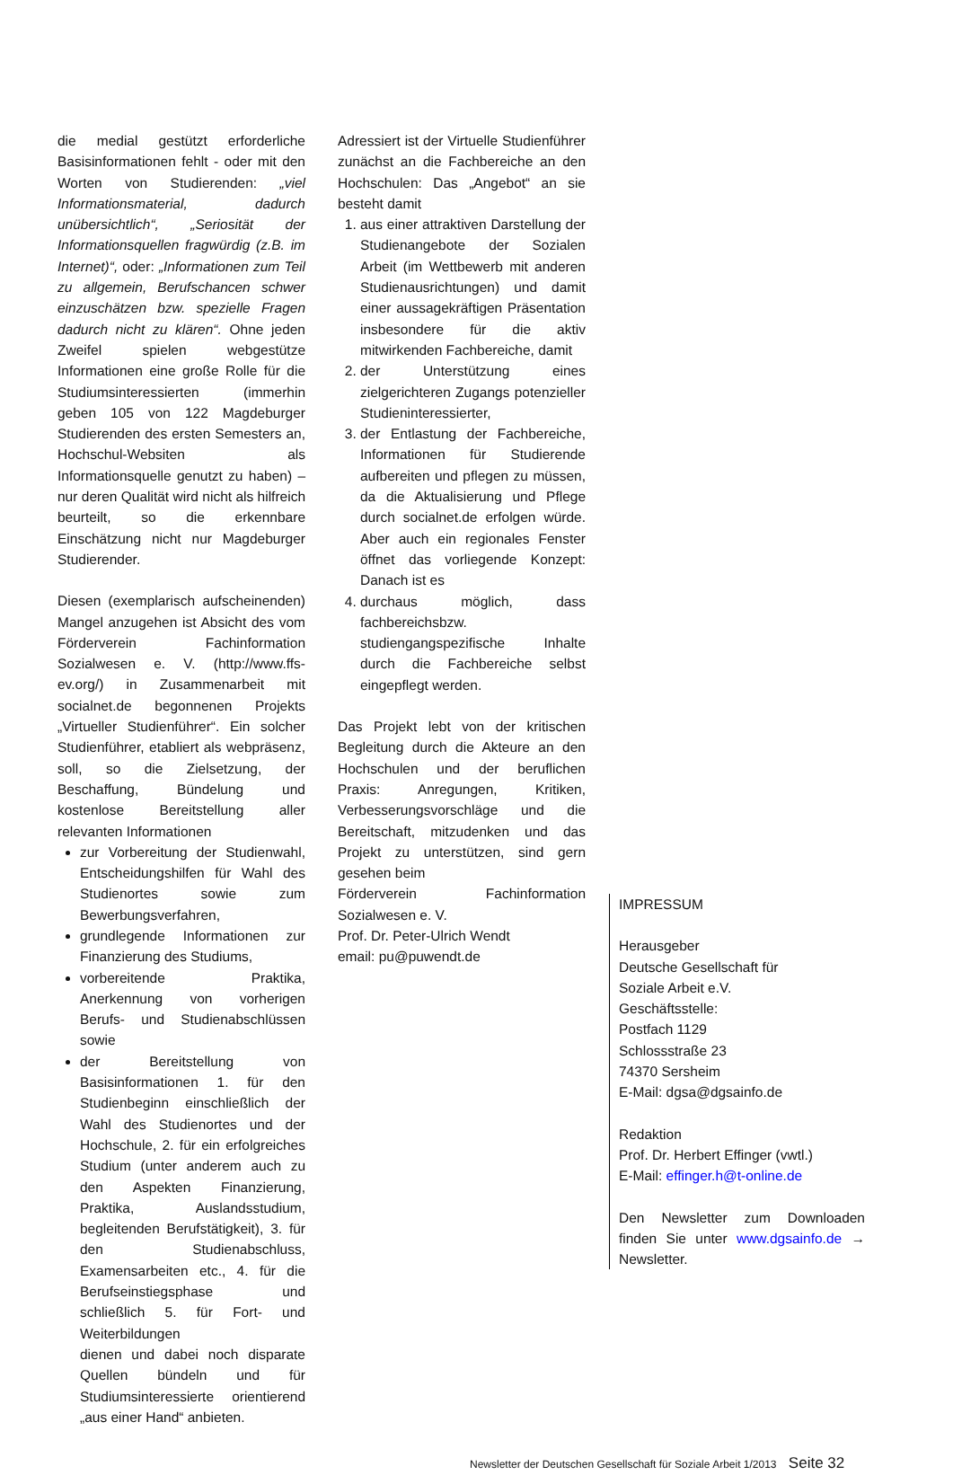die medial gestützt erforderliche Basisinformationen fehlt - oder mit den Worten von Studierenden: „viel Informationsmaterial, dadurch unübersichtlich“, „Seriosität der Informationsquellen fragwürdig (z.B. im Internet)“, oder: „Informationen zum Teil zu allgemein, Berufschancen schwer einzuschätzen bzw. spezielle Fragen dadurch nicht zu klären“. Ohne jeden Zweifel spielen webgestütze Informationen eine große Rolle für die Studiumsinteressierten (immerhin geben 105 von 122 Magdeburger Studierenden des ersten Semesters an, Hochschul-Websiten als Informationsquelle genutzt zu haben) – nur deren Qualität wird nicht als hilfreich beurteilt, so die erkennbare Einschätzung nicht nur Magdeburger Studierender.
Diesen (exemplarisch aufscheinenden) Mangel anzugehen ist Absicht des vom Förderverein Fachinformation Sozialwesen e. V. (http://www.ffs-ev.org/) in Zusammenarbeit mit socialnet.de begonnenen Projekts „Virtueller Studienführer“. Ein solcher Studienführer, etabliert als webpräsenz, soll, so die Zielsetzung, der Beschaffung, Bündelung und kostenlose Bereitstellung aller relevanten Informationen
zur Vorbereitung der Studienwahl, Entscheidungshilfen für Wahl des Studienortes sowie zum Bewerbungsverfahren,
grundlegende Informationen zur Finanzierung des Studiums,
vorbereitende Praktika, Anerkennung von vorherigen Berufs- und Studienabschlüssen sowie
der Bereitstellung von Basisinformationen 1. für den Studienbeginn einschließlich der Wahl des Studienortes und der Hochschule, 2. für ein erfolgreiches Studium (unter anderem auch zu den Aspekten Finanzierung, Praktika, Auslandsstudium, begleitenden Berufstätigkeit), 3. für den Studienabschluss, Examensarbeiten etc., 4. für die Berufseinstiegsphase und schließlich 5. für Fort- und Weiterbildungen
dienen und dabei noch disparate Quellen bündeln und für Studiumsinteressierte orientierend „aus einer Hand“ anbieten.
Adressiert ist der Virtuelle Studienführer zunächst an die Fachbereiche an den Hochschulen: Das „Angebot“ an sie besteht damit
1. aus einer attraktiven Darstellung der Studienangebote der Sozialen Arbeit (im Wettbewerb mit anderen Studienausrichtungen) und damit einer aussagekräftigen Präsentation insbesondere für die aktiv mitwirkenden Fachbereiche, damit
2. der Unterstützung eines zielgerichteren Zugangs potenzieller Studieninteressierter,
3. der Entlastung der Fachbereiche, Informationen für Studierende aufbereiten und pflegen zu müssen, da die Aktualisierung und Pflege durch socialnet.de erfolgen würde. Aber auch ein regionales Fenster öffnet das vorliegende Konzept: Danach ist es
4. durchaus möglich, dass fachbereichsbzw. studiengangspezifische Inhalte durch die Fachbereiche selbst eingepflegt werden.
Das Projekt lebt von der kritischen Begleitung durch die Akteure an den Hochschulen und der beruflichen Praxis: Anregungen, Kritiken, Verbesserungsvorschläge und die Bereitschaft, mitzudenken und das Projekt zu unterstützen, sind gern gesehen beim
Förderverein Fachinformation Sozialwesen e. V.
Prof. Dr. Peter-Ulrich Wendt
email: pu@puwendt.de
IMPRESSUM
Herausgeber
Deutsche Gesellschaft für
Soziale Arbeit e.V.
Geschäftsstelle:
Postfach 1129
Schlossstraße 23
74370 Sersheim
E-Mail: dgsa@dgsainfo.de
Redaktion
Prof. Dr. Herbert Effinger (vwtl.)
E-Mail: effinger.h@t-online.de
Den Newsletter zum Downloaden finden Sie unter www.dgsainfo.de → Newsletter.
Newsletter der Deutschen Gesellschaft für Soziale Arbeit 1/2013 Seite 32